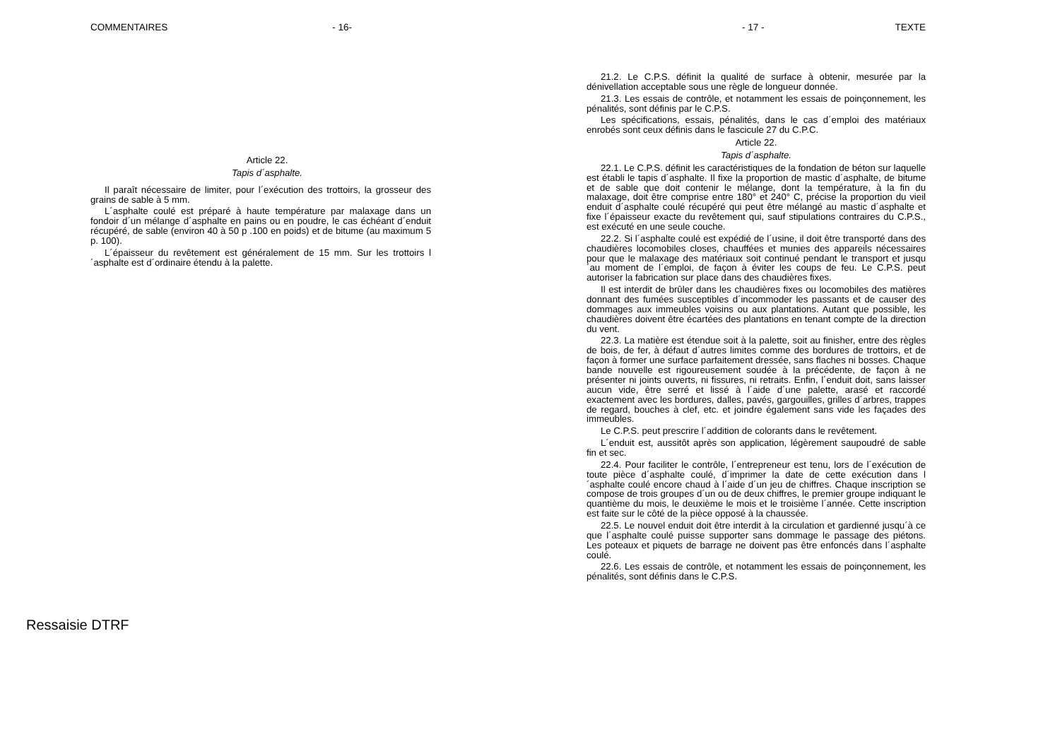COMMENTAIRES - 16-
Article 22.
Tapis d´asphalte.
Il paraît nécessaire de limiter, pour l´exécution des trottoirs, la grosseur des grains de sable à 5 mm.
L´asphalte coulé est préparé à haute température par malaxage dans un fondoir d´un mélange d´asphalte en pains ou en poudre, le cas échéant d´enduit récupéré, de sable (environ 40 à 50 p .100 en poids) et de bitume (au maximum 5 p. 100).
L´épaisseur du revêtement est généralement de 15 mm. Sur les trottoirs l´asphalte est d´ordinaire étendu à la palette.
- 17 - TEXTE
21.2. Le C.P.S. définit la qualité de surface à obtenir, mesurée par la dénivellation acceptable sous une règle de longueur donnée.
21.3. Les essais de contrôle, et notamment les essais de poinçonnement, les pénalités, sont définis par le C.P.S.
Les spécifications, essais, pénalités, dans le cas d´emploi des matériaux enrobés sont ceux définis dans le fascicule 27 du C.P.C.
Article 22.
Tapis d´asphalte.
22.1. Le C.P.S. définit les caractéristiques de la fondation de béton sur laquelle est établi le tapis d´asphalte. Il fixe la proportion de mastic d´asphalte, de bitume et de sable que doit contenir le mélange, dont la température, à la fin du malaxage, doit être comprise entre 180° et 240° C, précise la proportion du vieil enduit d´asphalte coulé récupéré qui peut être mélangé au mastic d´asphalte et fixe l´épaisseur exacte du revêtement qui, sauf stipulations contraires du C.P.S., est exécuté en une seule couche.
22.2. Si l´asphalte coulé est expédié de l´usine, il doit être transporté dans des chaudières locomobiles closes, chauffées et munies des appareils nécessaires pour que le malaxage des matériaux soit continué pendant le transport et jusqu´au moment de l´emploi, de façon à éviter les coups de feu. Le C.P.S. peut autoriser la fabrication sur place dans des chaudières fixes.
Il est interdit de brûler dans les chaudières fixes ou locomobiles des matières donnant des fumées susceptibles d´incommoder les passants et de causer des dommages aux immeubles voisins ou aux plantations. Autant que possible, les chaudières doivent être écartées des plantations en tenant compte de la direction du vent.
22.3. La matière est étendue soit à la palette, soit au finisher, entre des règles de bois, de fer, à défaut d´autres limites comme des bordures de trottoirs, et de façon à former une surface parfaitement dressée, sans flaches ni bosses. Chaque bande nouvelle est rigoureusement soudée à la précédente, de façon à ne présenter ni joints ouverts, ni fissures, ni retraits. Enfin, l´enduit doit, sans laisser aucun vide, être serré et lissé à l´aide d´une palette, arasé et raccordé exactement avec les bordures, dalles, pavés, gargouilles, grilles d´arbres, trappes de regard, bouches à clef, etc. et joindre également sans vide les façades des immeubles.
Le C.P.S. peut prescrire l´addition de colorants dans le revêtement.
L´enduit est, aussitôt après son application, légèrement saupoudré de sable fin et sec.
22.4. Pour faciliter le contrôle, l´entrepreneur est tenu, lors de l´exécution de toute pièce d´asphalte coulé, d´imprimer la date de cette exécution dans l´asphalte coulé encore chaud à l´aide d´un jeu de chiffres. Chaque inscription se compose de trois groupes d´un ou de deux chiffres, le premier groupe indiquant le quantième du mois, le deuxième le mois et le troisième l´année. Cette inscription est faite sur le côté de la pièce opposé à la chaussée.
22.5. Le nouvel enduit doit être interdit à la circulation et gardienné jusqu´à ce que l´asphalte coulé puisse supporter sans dommage le passage des piétons. Les poteaux et piquets de barrage ne doivent pas être enfoncés dans l´asphalte coulé.
22.6. Les essais de contrôle, et notamment les essais de poinçonnement, les pénalités, sont définis dans le C.P.S.
Ressaisie DTRF